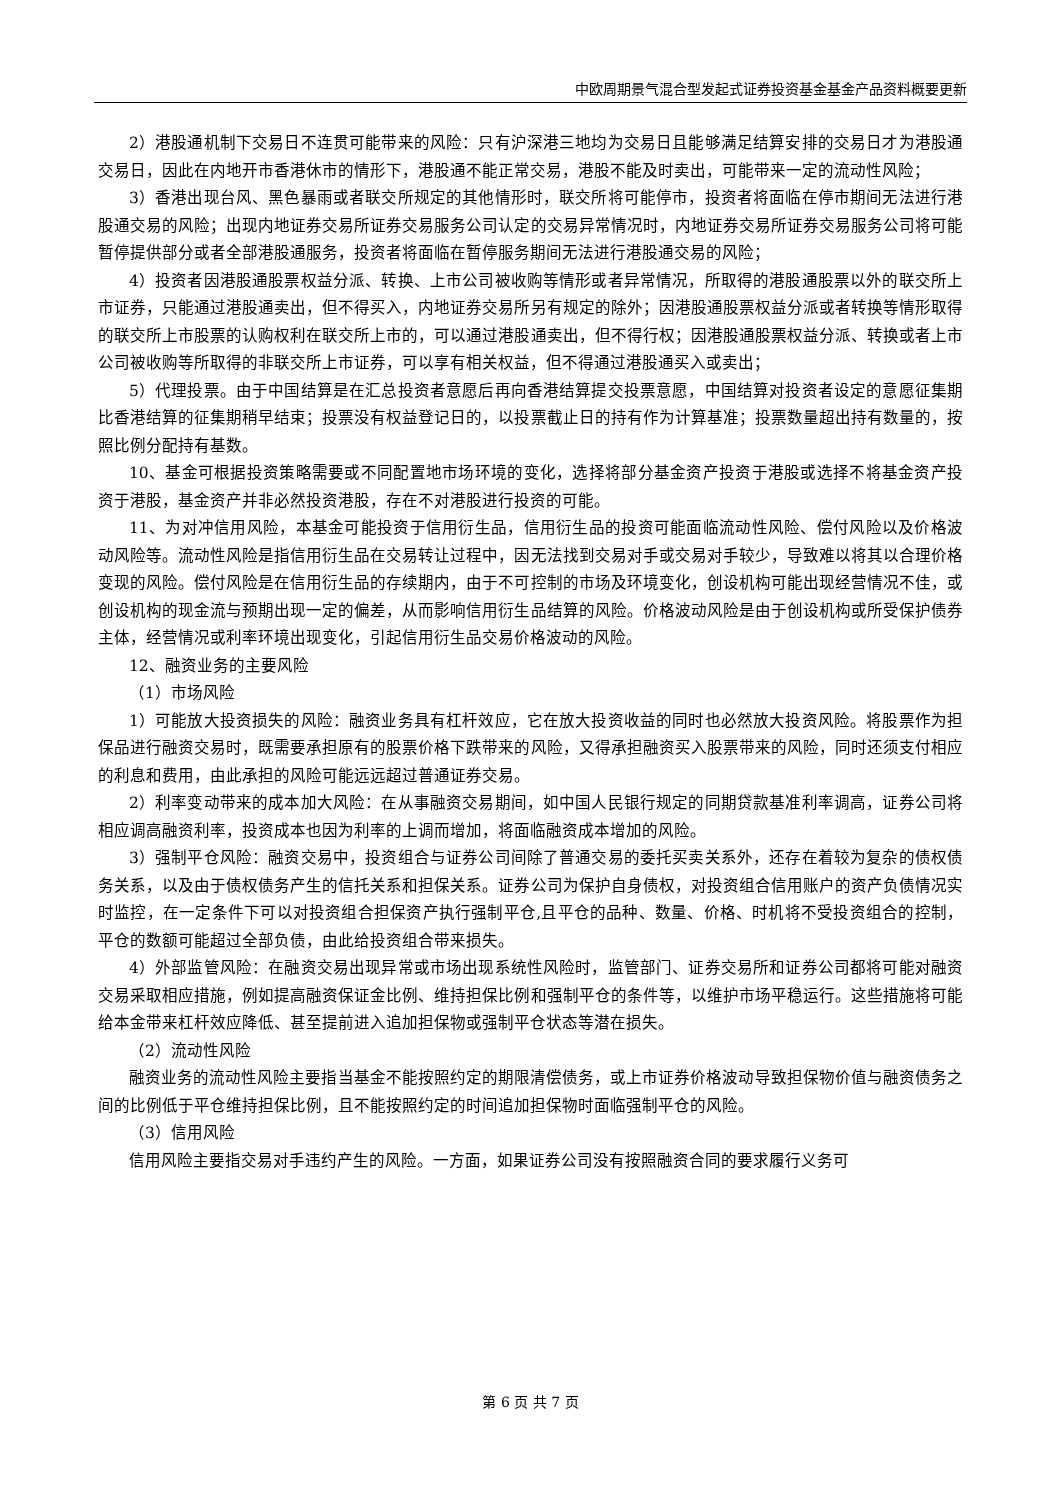中欧周期景气混合型发起式证券投资基金基金产品资料概要更新
2）港股通机制下交易日不连贯可能带来的风险：只有沪深港三地均为交易日且能够满足结算安排的交易日才为港股通交易日，因此在内地开市香港休市的情形下，港股通不能正常交易，港股不能及时卖出，可能带来一定的流动性风险；
3）香港出现台风、黑色暴雨或者联交所规定的其他情形时，联交所将可能停市，投资者将面临在停市期间无法进行港股通交易的风险；出现内地证券交易所证券交易服务公司认定的交易异常情况时，内地证券交易所证券交易服务公司将可能暂停提供部分或者全部港股通服务，投资者将面临在暂停服务期间无法进行港股通交易的风险；
4）投资者因港股通股票权益分派、转换、上市公司被收购等情形或者异常情况，所取得的港股通股票以外的联交所上市证券，只能通过港股通卖出，但不得买入，内地证券交易所另有规定的除外；因港股通股票权益分派或者转换等情形取得的联交所上市股票的认购权利在联交所上市的，可以通过港股通卖出，但不得行权；因港股通股票权益分派、转换或者上市公司被收购等所取得的非联交所上市证券，可以享有相关权益，但不得通过港股通买入或卖出；
5）代理投票。由于中国结算是在汇总投资者意愿后再向香港结算提交投票意愿，中国结算对投资者设定的意愿征集期比香港结算的征集期稍早结束；投票没有权益登记日的，以投票截止日的持有作为计算基准；投票数量超出持有数量的，按照比例分配持有基数。
10、基金可根据投资策略需要或不同配置地市场环境的变化，选择将部分基金资产投资于港股或选择不将基金资产投资于港股，基金资产并非必然投资港股，存在不对港股进行投资的可能。
11、为对冲信用风险，本基金可能投资于信用衍生品，信用衍生品的投资可能面临流动性风险、偿付风险以及价格波动风险等。流动性风险是指信用衍生品在交易转让过程中，因无法找到交易对手或交易对手较少，导致难以将其以合理价格变现的风险。偿付风险是在信用衍生品的存续期内，由于不可控制的市场及环境变化，创设机构可能出现经营情况不佳，或创设机构的现金流与预期出现一定的偏差，从而影响信用衍生品结算的风险。价格波动风险是由于创设机构或所受保护债券主体，经营情况或利率环境出现变化，引起信用衍生品交易价格波动的风险。
12、融资业务的主要风险
（1）市场风险
1）可能放大投资损失的风险：融资业务具有杠杆效应，它在放大投资收益的同时也必然放大投资风险。将股票作为担保品进行融资交易时，既需要承担原有的股票价格下跌带来的风险，又得承担融资买入股票带来的风险，同时还须支付相应的利息和费用，由此承担的风险可能远远超过普通证券交易。
2）利率变动带来的成本加大风险：在从事融资交易期间，如中国人民银行规定的同期贷款基准利率调高，证券公司将相应调高融资利率，投资成本也因为利率的上调而增加，将面临融资成本增加的风险。
3）强制平仓风险：融资交易中，投资组合与证券公司间除了普通交易的委托买卖关系外，还存在着较为复杂的债权债务关系，以及由于债权债务产生的信托关系和担保关系。证券公司为保护自身债权，对投资组合信用账户的资产负债情况实时监控，在一定条件下可以对投资组合担保资产执行强制平仓,且平仓的品种、数量、价格、时机将不受投资组合的控制，平仓的数额可能超过全部负债，由此给投资组合带来损失。
4）外部监管风险：在融资交易出现异常或市场出现系统性风险时，监管部门、证券交易所和证券公司都将可能对融资交易采取相应措施，例如提高融资保证金比例、维持担保比例和强制平仓的条件等，以维护市场平稳运行。这些措施将可能给本金带来杠杆效应降低、甚至提前进入追加担保物或强制平仓状态等潜在损失。
（2）流动性风险
融资业务的流动性风险主要指当基金不能按照约定的期限清偿债务，或上市证券价格波动导致担保物价值与融资债务之间的比例低于平仓维持担保比例，且不能按照约定的时间追加担保物时面临强制平仓的风险。
（3）信用风险
信用风险主要指交易对手违约产生的风险。一方面，如果证券公司没有按照融资合同的要求履行义务可
第 6 页 共 7 页